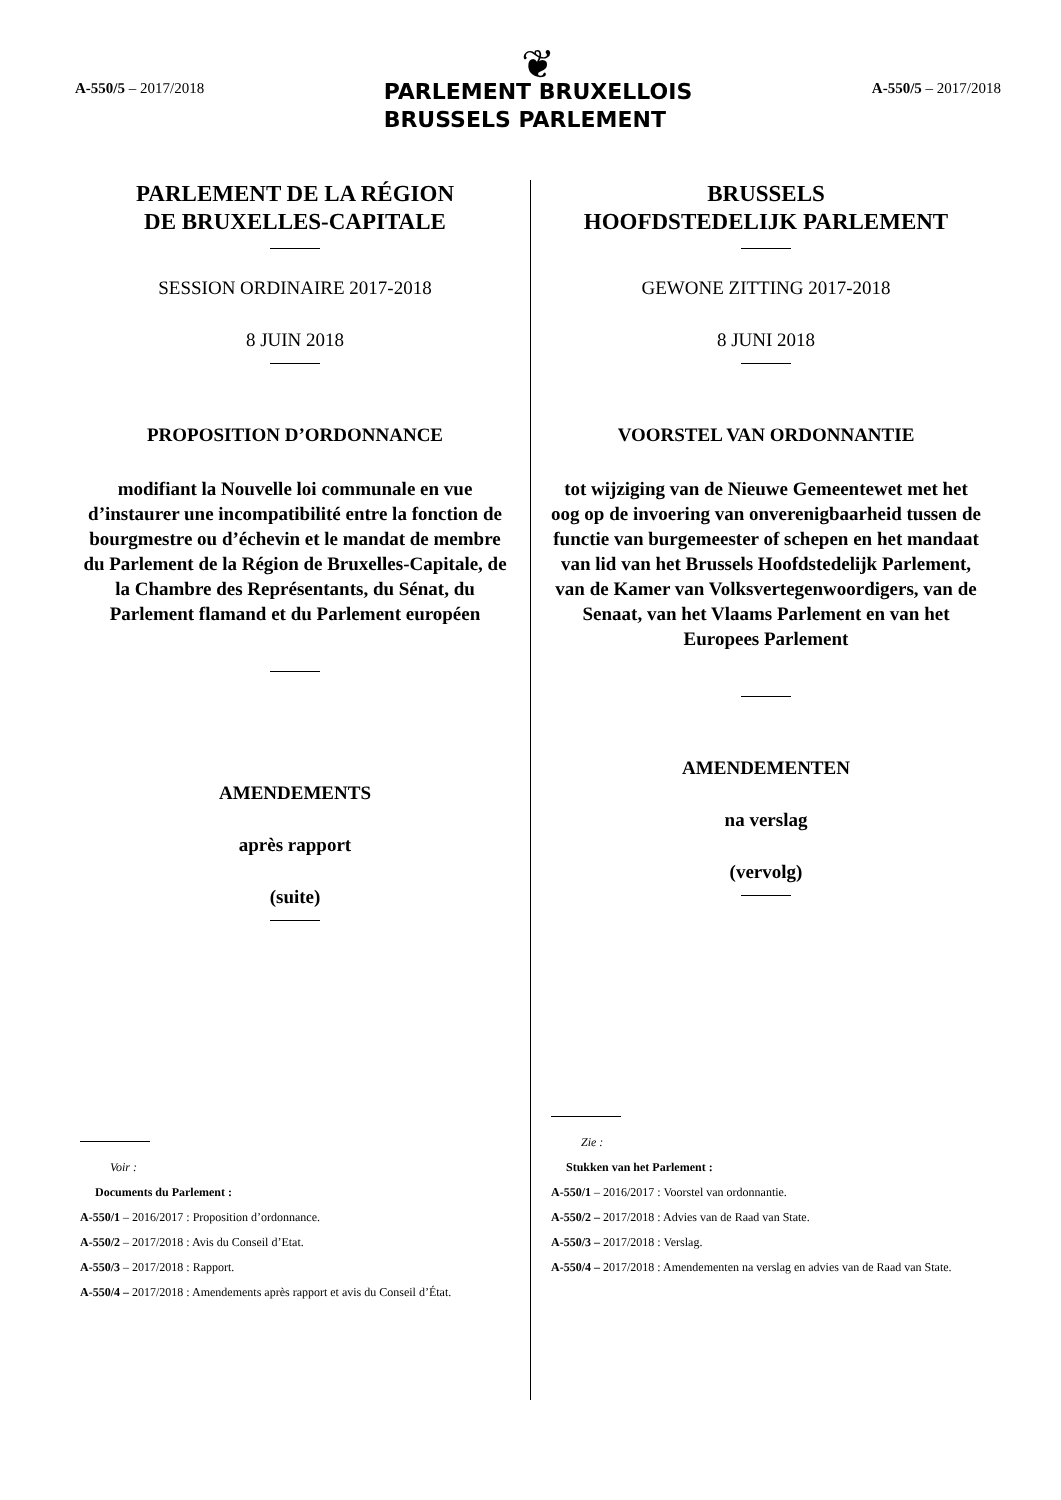A-550/5 – 2017/2018
❦
PARLEMENT BRUXELLOIS
BRUSSELS PARLEMENT
A-550/5 – 2017/2018
PARLEMENT DE LA RÉGION
DE BRUXELLES-CAPITALE
SESSION ORDINAIRE 2017-2018
8 JUIN 2018
PROPOSITION D’ORDONNANCE
modifiant la Nouvelle loi communale en vue d’instaurer une incompatibilité entre la fonction de bourgmestre ou d’échevin et le mandat de membre du Parlement de la Région de Bruxelles-Capitale, de la Chambre des Représentants, du Sénat, du Parlement flamand et du Parlement européen
AMENDEMENTS
après rapport
(suite)
Voir :
Documents du Parlement :
A-550/1 – 2016/2017 : Proposition d’ordonnance.
A-550/2 – 2017/2018 : Avis du Conseil d’Etat.
A-550/3 – 2017/2018 : Rapport.
A-550/4 – 2017/2018 : Amendements après rapport et avis du Conseil d’État.
BRUSSELS
HOOFDSTEDELIJK PARLEMENT
GEWONE ZITTING 2017-2018
8 JUNI 2018
VOORSTEL VAN ORDONNANTIE
tot wijziging van de Nieuwe Gemeentewet met het oog op de invoering van onverenigbaarheid tussen de functie van burgemeester of schepen en het mandaat van lid van het Brussels Hoofdstedelijk Parlement, van de Kamer van Volksvertegenwoordigers, van de Senaat, van het Vlaams Parlement en van het Europees Parlement
AMENDEMENTEN
na verslag
(vervolg)
Zie :
Stukken van het Parlement :
A-550/1 – 2016/2017 : Voorstel van ordonnantie.
A-550/2 – 2017/2018 : Advies van de Raad van State.
A-550/3 – 2017/2018 : Verslag.
A-550/4 – 2017/2018 : Amendementen na verslag en advies van de Raad van State.